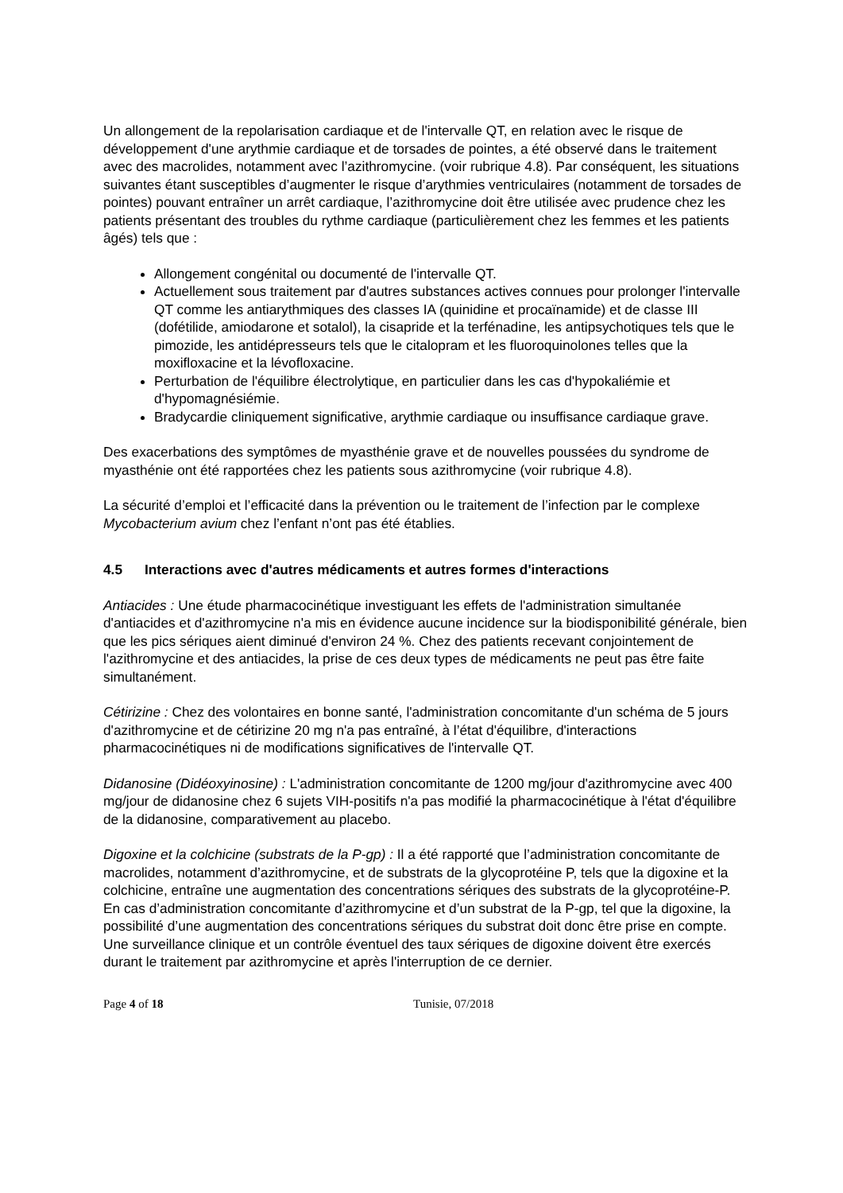Un allongement de la repolarisation cardiaque et de l'intervalle QT, en relation avec le risque de développement d'une arythmie cardiaque et de torsades de pointes, a été observé dans le traitement avec des macrolides, notamment avec l’azithromycine. (voir rubrique 4.8). Par conséquent, les situations suivantes étant susceptibles d’augmenter le risque d’arythmies ventriculaires (notamment de torsades de pointes) pouvant entraîner un arrêt cardiaque, l’azithromycine doit être utilisée avec prudence chez les patients présentant des troubles du rythme cardiaque (particulièrement chez les femmes et les patients âgés) tels que :
Allongement congénital ou documenté de l'intervalle QT.
Actuellement sous traitement par d'autres substances actives connues pour prolonger l'intervalle QT comme les antiarythmiques des classes IA (quinidine et procaïnamide) et de classe III (dofétilide, amiodarone et sotalol), la cisapride et la terfénadine, les antipsychotiques tels que le pimozide, les antidépresseurs tels que le citalopram et les fluoroquinolones telles que la moxifloxacine et la lévofloxacine.
Perturbation de l'équilibre électrolytique, en particulier dans les cas d'hypokaliémie et d'hypomagnésiémie.
Bradycardie cliniquement significative, arythmie cardiaque ou insuffisance cardiaque grave.
Des exacerbations des symptômes de myasthénie grave et de nouvelles poussées du syndrome de myasthénie ont été rapportées chez les patients sous azithromycine (voir rubrique 4.8).
La sécurité d’emploi et l’efficacité dans la prévention ou le traitement de l’infection par le complexe Mycobacterium avium chez l’enfant n’ont pas été établies.
4.5 Interactions avec d'autres médicaments et autres formes d'interactions
Antiacides : Une étude pharmacocinétique investiguant les effets de l'administration simultanée d'antiacides et d'azithromycine n'a mis en évidence aucune incidence sur la biodisponibilité générale, bien que les pics sériques aient diminué d'environ 24 %. Chez des patients recevant conjointement de l'azithromycine et des antiacides, la prise de ces deux types de médicaments ne peut pas être faite simultanément.
Cétirizine : Chez des volontaires en bonne santé, l'administration concomitante d'un schéma de 5 jours d'azithromycine et de cétirizine 20 mg n'a pas entraîné, à l’état d'équilibre, d'interactions pharmacocinétiques ni de modifications significatives de l'intervalle QT.
Didanosine (Didéoxyinosine) : L'administration concomitante de 1200 mg/jour d'azithromycine avec 400 mg/jour de didanosine chez 6 sujets VIH-positifs n'a pas modifié la pharmacocinétique à l'état d'équilibre de la didanosine, comparativement au placebo.
Digoxine et la colchicine (substrats de la P-gp) : Il a été rapporté que l’administration concomitante de macrolides, notamment d’azithromycine, et de substrats de la glycoprotéine P, tels que la digoxine et la colchicine, entraîne une augmentation des concentrations sériques des substrats de la glycoprotéine-P. En cas d’administration concomitante d’azithromycine et d’un substrat de la P-gp, tel que la digoxine, la possibilité d’une augmentation des concentrations sériques du substrat doit donc être prise en compte. Une surveillance clinique et un contrôle éventuel des taux sériques de digoxine doivent être exercés durant le traitement par azithromycine et après l'interruption de ce dernier.
Page 4 of 18 Tunisie, 07/2018